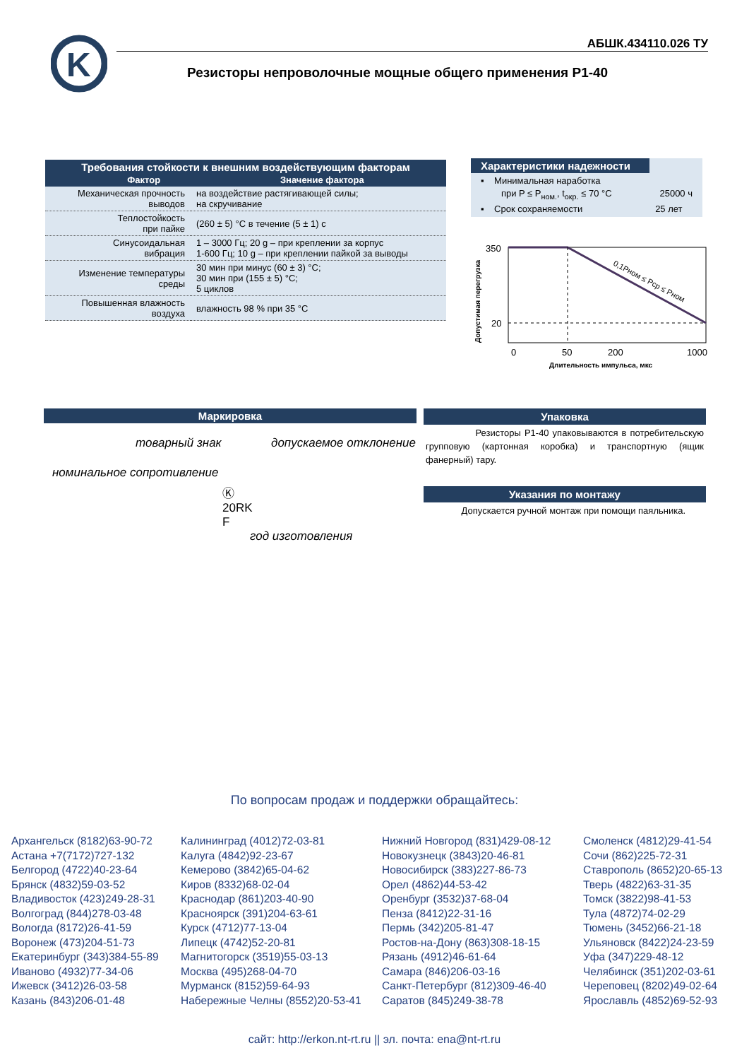K
АБШК.434110.026 ТУ
Резисторы непроволочные мощные общего применения Р1-40
| Требования стойкости к внешним воздействующим факторам Фактор Значение фактора | |
| --- | --- |
| Механическая прочность выводов | на воздействие растягивающей силы; на скручивание |
| Теплостойкость при пайке | (260 ± 5) °C в течение (5 ± 1) с |
| Синусоидальная вибрация | 1 – 3000 Гц; 20 g – при креплении за корпус 1-600 Гц; 10 g – при креплении пайкой за выводы |
| Изменение температуры среды | 30 мин при минус (60 ± 3) °C; 30 мин при (155 ± 5) °C; 5 циклов |
| Повышенная влажность воздуха | влажность 98 % при 35 °C |
Характеристики надежности
▪ Минимальная наработка
при P ≤ P<sub>ном.</sub>, t<sub>окр.</sub> ≤ 70 °C 25000 ч
▪ Срок сохраняемости 25 лет
350
20
0
50
200
1000
Длительность импульса, мкс
Допустимая перегрузка
0,1Pном ≤ Pср ≤ Pном
Маркировка
товарный знак допускаемое отклонение
номинальное сопротивление
Ⓚ
20RK
F
год изготовления
Упаковка
Резисторы Р1-40 упаковываются в потребительскую групповую (картонная коробка) и транспортную (ящик фанерный) тару.
Указания по монтажу
Допускается ручной монтаж при помощи паяльника.
По вопросам продаж и поддержки обращайтесь:
Архангельск (8182)63-90-72
Астана +7(7172)727-132
Белгород (4722)40-23-64
Брянск (4832)59-03-52
Владивосток (423)249-28-31
Волгоград (844)278-03-48
Вологда (8172)26-41-59
Воронеж (473)204-51-73
Екатеринбург (343)384-55-89
Иваново (4932)77-34-06
Ижевск (3412)26-03-58
Казань (843)206-01-48
Калининград (4012)72-03-81
Калуга (4842)92-23-67
Кемерово (3842)65-04-62
Киров (8332)68-02-04
Краснодар (861)203-40-90
Красноярск (391)204-63-61
Курск (4712)77-13-04
Липецк (4742)52-20-81
Магнитогорск (3519)55-03-13
Москва (495)268-04-70
Мурманск (8152)59-64-93
Набережные Челны (8552)20-53-41
Нижний Новгород (831)429-08-12
Новокузнецк (3843)20-46-81
Новосибирск (383)227-86-73
Орел (4862)44-53-42
Оренбург (3532)37-68-04
Пенза (8412)22-31-16
Пермь (342)205-81-47
Ростов-на-Дону (863)308-18-15
Рязань (4912)46-61-64
Самара (846)206-03-16
Санкт-Петербург (812)309-46-40
Саратов (845)249-38-78
Смоленск (4812)29-41-54
Сочи (862)225-72-31
Ставрополь (8652)20-65-13
Тверь (4822)63-31-35
Томск (3822)98-41-53
Тула (4872)74-02-29
Тюмень (3452)66-21-18
Ульяновск (8422)24-23-59
Уфа (347)229-48-12
Челябинск (351)202-03-61
Череповец (8202)49-02-64
Ярославль (4852)69-52-93
сайт: http://erkon.nt-rt.ru || эл. почта: ena@nt-rt.ru